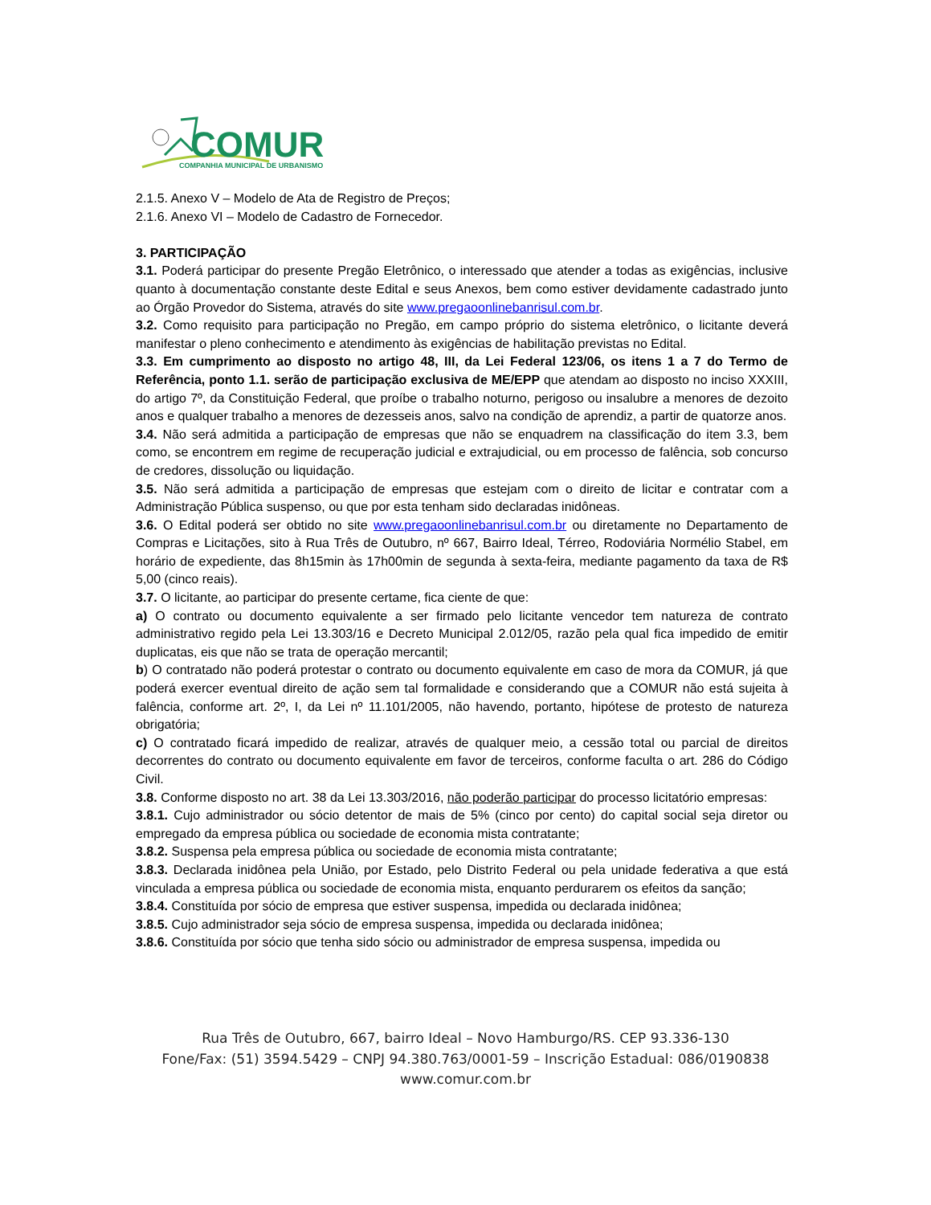COMUR
COMPANHIA MUNICIPAL DE URBANISMO
2.1.5. Anexo V – Modelo de Ata de Registro de Preços;
2.1.6. Anexo VI – Modelo de Cadastro de Fornecedor.
3. PARTICIPAÇÃO
3.1. Poderá participar do presente Pregão Eletrônico, o interessado que atender a todas as exigências, inclusive quanto à documentação constante deste Edital e seus Anexos, bem como estiver devidamente cadastrado junto ao Órgão Provedor do Sistema, através do site www.pregaoonlinebanrisul.com.br.
3.2. Como requisito para participação no Pregão, em campo próprio do sistema eletrônico, o licitante deverá manifestar o pleno conhecimento e atendimento às exigências de habilitação previstas no Edital.
3.3. Em cumprimento ao disposto no artigo 48, III, da Lei Federal 123/06, os itens 1 a 7 do Termo de Referência, ponto 1.1. serão de participação exclusiva de ME/EPP que atendam ao disposto no inciso XXXIII, do artigo 7º, da Constituição Federal, que proíbe o trabalho noturno, perigoso ou insalubre a menores de dezoito anos e qualquer trabalho a menores de dezesseis anos, salvo na condição de aprendiz, a partir de quatorze anos.
3.4. Não será admitida a participação de empresas que não se enquadrem na classificação do item 3.3, bem como, se encontrem em regime de recuperação judicial e extrajudicial, ou em processo de falência, sob concurso de credores, dissolução ou liquidação.
3.5. Não será admitida a participação de empresas que estejam com o direito de licitar e contratar com a Administração Pública suspenso, ou que por esta tenham sido declaradas inidôneas.
3.6. O Edital poderá ser obtido no site www.pregaoonlinebanrisul.com.br ou diretamente no Departamento de Compras e Licitações, sito à Rua Três de Outubro, nº 667, Bairro Ideal, Térreo, Rodoviária Normélio Stabel, em horário de expediente, das 8h15min às 17h00min de segunda à sexta-feira, mediante pagamento da taxa de R$ 5,00 (cinco reais).
3.7. O licitante, ao participar do presente certame, fica ciente de que:
a) O contrato ou documento equivalente a ser firmado pelo licitante vencedor tem natureza de contrato administrativo regido pela Lei 13.303/16 e Decreto Municipal 2.012/05, razão pela qual fica impedido de emitir duplicatas, eis que não se trata de operação mercantil;
b) O contratado não poderá protestar o contrato ou documento equivalente em caso de mora da COMUR, já que poderá exercer eventual direito de ação sem tal formalidade e considerando que a COMUR não está sujeita à falência, conforme art. 2º, I, da Lei nº 11.101/2005, não havendo, portanto, hipótese de protesto de natureza obrigatória;
c) O contratado ficará impedido de realizar, através de qualquer meio, a cessão total ou parcial de direitos decorrentes do contrato ou documento equivalente em favor de terceiros, conforme faculta o art. 286 do Código Civil.
3.8. Conforme disposto no art. 38 da Lei 13.303/2016, não poderão participar do processo licitatório empresas:
3.8.1. Cujo administrador ou sócio detentor de mais de 5% (cinco por cento) do capital social seja diretor ou empregado da empresa pública ou sociedade de economia mista contratante;
3.8.2. Suspensa pela empresa pública ou sociedade de economia mista contratante;
3.8.3. Declarada inidônea pela União, por Estado, pelo Distrito Federal ou pela unidade federativa a que está vinculada a empresa pública ou sociedade de economia mista, enquanto perdurarem os efeitos da sanção;
3.8.4. Constituída por sócio de empresa que estiver suspensa, impedida ou declarada inidônea;
3.8.5. Cujo administrador seja sócio de empresa suspensa, impedida ou declarada inidônea;
3.8.6. Constituída por sócio que tenha sido sócio ou administrador de empresa suspensa, impedida ou
Rua Três de Outubro, 667, bairro Ideal – Novo Hamburgo/RS. CEP 93.336-130
Fone/Fax: (51) 3594.5429 – CNPJ 94.380.763/0001-59 – Inscrição Estadual: 086/0190838
www.comur.com.br